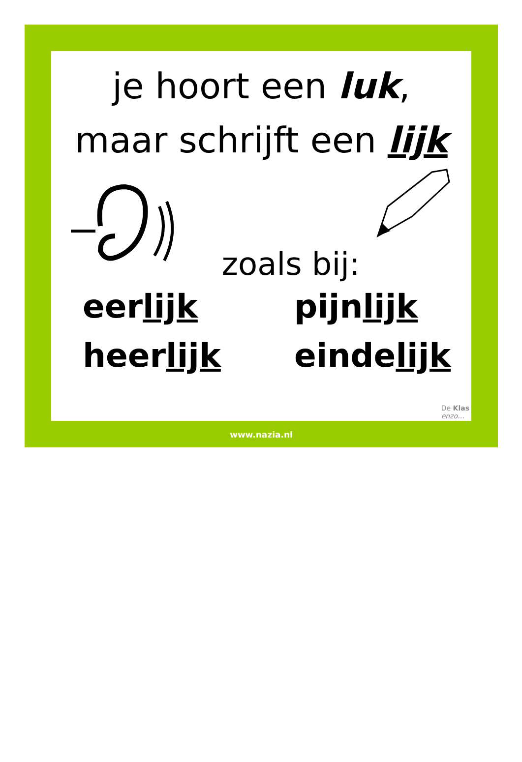je hoort een luk,
maar schrijft een lijk
zoals bij:
eerlijk
pijnlijk
heerlijk
eindelijk
De Klas
enzo…
www.nazia.nl